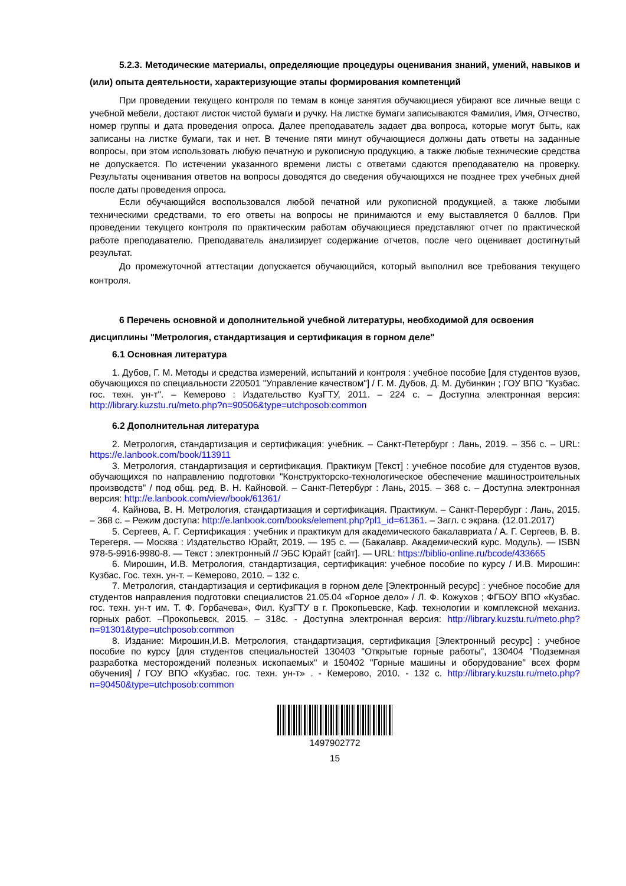5.2.3. Методические материалы, определяющие процедуры оценивания знаний, умений, навыков и (или) опыта деятельности, характеризующие этапы формирования компетенций
При проведении текущего контроля по темам в конце занятия обучающиеся убирают все личные вещи с учебной мебели, достают листок чистой бумаги и ручку. На листке бумаги записываются Фамилия, Имя, Отчество, номер группы и дата проведения опроса. Далее преподаватель задает два вопроса, которые могут быть, как записаны на листке бумаги, так и нет. В течение пяти минут обучающиеся должны дать ответы на заданные вопросы, при этом использовать любую печатную и рукописную продукцию, а также любые технические средства не допускается. По истечении указанного времени листы с ответами сдаются преподавателю на проверку. Результаты оценивания ответов на вопросы доводятся до сведения обучающихся не позднее трех учебных дней после даты проведения опроса.
Если обучающийся воспользовался любой печатной или рукописной продукцией, а также любыми техническими средствами, то его ответы на вопросы не принимаются и ему выставляется 0 баллов. При проведении текущего контроля по практическим работам обучающиеся представляют отчет по практической работе преподавателю. Преподаватель анализирует содержание отчетов, после чего оценивает достигнутый результат.
До промежуточной аттестации допускается обучающийся, который выполнил все требования текущего контроля.
6 Перечень основной и дополнительной учебной литературы, необходимой для освоения дисциплины "Метрология, стандартизация и сертификация в горном деле"
6.1 Основная литература
1. Дубов, Г. М. Методы и средства измерений, испытаний и контроля : учебное пособие [для студентов вузов, обучающихся по специальности 220501 "Управление качеством"] / Г. М. Дубов, Д. М. Дубинкин ; ГОУ ВПО "Кузбас. гос. техн. ун-т". – Кемерово : Издательство КузГТУ, 2011. – 224 с. – Доступна электронная версия: http://library.kuzstu.ru/meto.php?n=90506&type=utchposob:common
6.2 Дополнительная литература
2. Метрология, стандартизация и сертификация: учебник. – Санкт-Петербург : Лань, 2019. – 356 с. – URL: https://e.lanbook.com/book/113911
3. Метрология, стандартизация и сертификация. Практикум [Текст] : учебное пособие для студентов вузов, обучающихся по направлению подготовки "Конструкторско-технологическое обеспечение машиностроительных производств" / под общ. ред. В. Н. Кайновой. – Санкт-Петербург : Лань, 2015. – 368 с. – Доступна электронная версия: http://e.lanbook.com/view/book/61361/
4. Кайнова, В. Н. Метрология, стандартизация и сертификация. Практикум. – Санкт-Перербург : Лань, 2015. – 368 с. – Режим доступа: http://e.lanbook.com/books/element.php?pl1_id=61361. – Загл. с экрана. (12.01.2017)
5. Сергеев, А. Г. Сертификация : учебник и практикум для академического бакалавриата / А. Г. Сергеев, В. В. Терегеря. — Москва : Издательство Юрайт, 2019. — 195 с. — (Бакалавр. Академический курс. Модуль). — ISBN 978-5-9916-9980-8. — Текст : электронный // ЭБС Юрайт [сайт]. — URL: https://biblio-online.ru/bcode/433665
6. Мирошин, И.В. Метрология, стандартизация, сертификация: учебное пособие по курсу / И.В. Мирошин: Кузбас. Гос. техн. ун-т. – Кемерово, 2010. – 132 с.
7. Метрология, стандартизация и сертификация в горном деле [Электронный ресурс] : учебное пособие для студентов направления подготовки специалистов 21.05.04 «Горное дело» / Л. Ф. Кожухов ; ФГБОУ ВПО «Кузбас. гос. техн. ун-т им. Т. Ф. Горбачева», Фил. КузГТУ в г. Прокопьевске, Каф. технологии и комплексной механиз. горных работ. –Прокопьевск, 2015. – 318с. - Доступна электронная версия: http://library.kuzstu.ru/meto.php?n=91301&type=utchposob:common
8. Издание: Мирошин,И.В. Метрология, стандартизация, сертификация [Электронный ресурс] : учебное пособие по курсу [для студентов специальностей 130403 "Открытые горные работы", 130404 "Подземная разработка месторождений полезных ископаемых" и 150402 "Горные машины и оборудование" всех форм обучения] / ГОУ ВПО «Кузбас. гос. техн. ун-т» . - Кемерово, 2010. - 132 с. http://library.kuzstu.ru/meto.php?n=90450&type=utchposob:common
1497902772
15